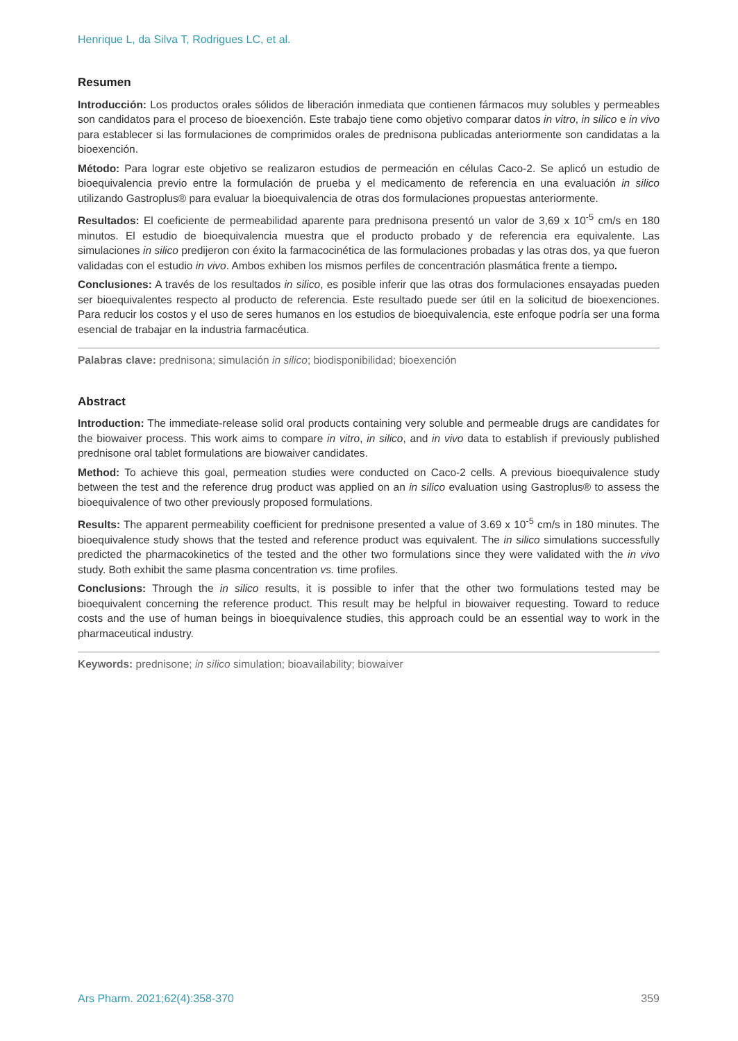Henrique L, da Silva T, Rodrigues LC, et al.
Resumen
Introducción: Los productos orales sólidos de liberación inmediata que contienen fármacos muy solubles y permeables son candidatos para el proceso de bioexención. Este trabajo tiene como objetivo comparar datos in vitro, in silico e in vivo para establecer si las formulaciones de comprimidos orales de prednisona publicadas anteriormente son candidatas a la bioexención.
Método: Para lograr este objetivo se realizaron estudios de permeación en células Caco-2. Se aplicó un estudio de bioequivalencia previo entre la formulación de prueba y el medicamento de referencia en una evaluación in silico utilizando Gastroplus® para evaluar la bioequivalencia de otras dos formulaciones propuestas anteriormente.
Resultados: El coeficiente de permeabilidad aparente para prednisona presentó un valor de 3,69 x 10<sup>-5</sup> cm/s en 180 minutos. El estudio de bioequivalencia muestra que el producto probado y de referencia era equivalente. Las simulaciones in silico predijeron con éxito la farmacocinética de las formulaciones probadas y las otras dos, ya que fueron validadas con el estudio in vivo. Ambos exhiben los mismos perfiles de concentración plasmática frente a tiempo.
Conclusiones: A través de los resultados in silico, es posible inferir que las otras dos formulaciones ensayadas pueden ser bioequivalentes respecto al producto de referencia. Este resultado puede ser útil en la solicitud de bioexenciones. Para reducir los costos y el uso de seres humanos en los estudios de bioequivalencia, este enfoque podría ser una forma esencial de trabajar en la industria farmacéutica.
Palabras clave: prednisona; simulación in silico; biodisponibilidad; bioexención
Abstract
Introduction: The immediate-release solid oral products containing very soluble and permeable drugs are candidates for the biowaiver process. This work aims to compare in vitro, in silico, and in vivo data to establish if previously published prednisone oral tablet formulations are biowaiver candidates.
Method: To achieve this goal, permeation studies were conducted on Caco-2 cells. A previous bioequivalence study between the test and the reference drug product was applied on an in silico evaluation using Gastroplus® to assess the bioequivalence of two other previously proposed formulations.
Results: The apparent permeability coefficient for prednisone presented a value of 3.69 x 10<sup>-5</sup> cm/s in 180 minutes. The bioequivalence study shows that the tested and reference product was equivalent. The in silico simulations successfully predicted the pharmacokinetics of the tested and the other two formulations since they were validated with the in vivo study. Both exhibit the same plasma concentration vs. time profiles.
Conclusions: Through the in silico results, it is possible to infer that the other two formulations tested may be bioequivalent concerning the reference product. This result may be helpful in biowaiver requesting. Toward to reduce costs and the use of human beings in bioequivalence studies, this approach could be an essential way to work in the pharmaceutical industry.
Keywords: prednisone; in silico simulation; bioavailability; biowaiver
Ars Pharm. 2021;62(4):358-370 359